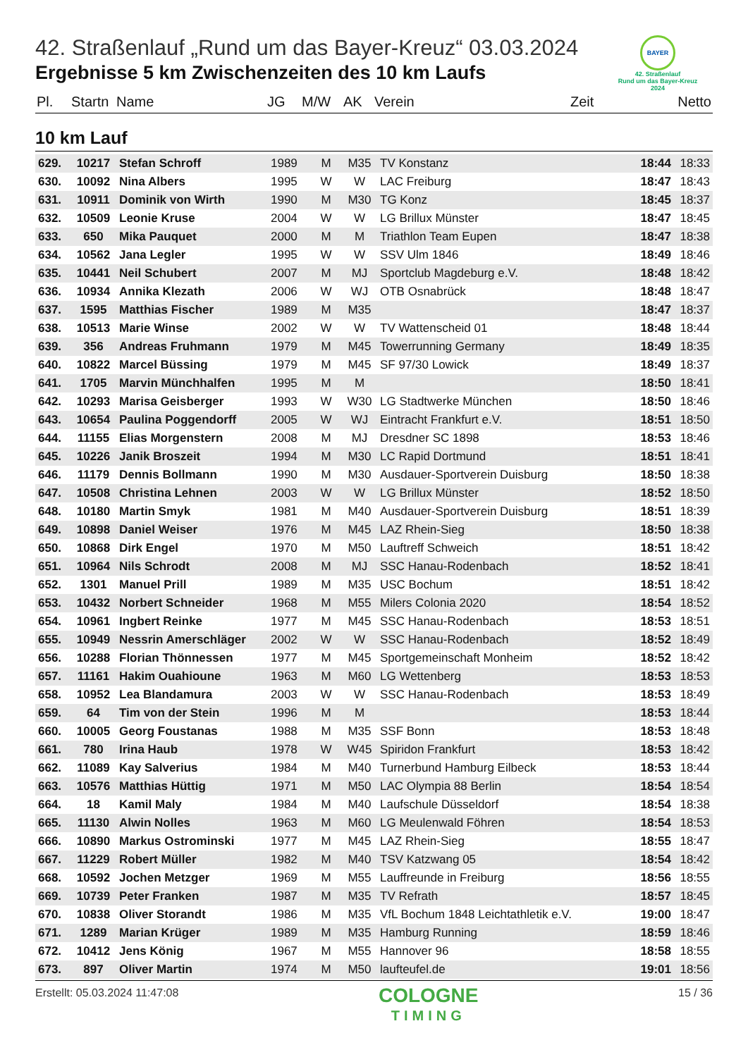BAYER
42. Straßenlauf
Rund um das Bayer-Kreuz
2024
42. Straßenlauf „Rund um das Bayer-Kreuz“ 03.03.2024
Ergebnisse 5 km Zwischenzeiten des 10 km Laufs
| Pl. | Startn | Name | JG | M/W | AK | Verein | Zeit | Netto |
| --- | --- | --- | --- | --- | --- | --- | --- | --- |
10 km Lauf
| 629. | 10217 | Stefan Schroff | 1989 | M | M35 | TV Konstanz | 18:44 | 18:33 |
| 630. | 10092 | Nina Albers | 1995 | W | W | LAC Freiburg | 18:47 | 18:43 |
| 631. | 10911 | Dominik von Wirth | 1990 | M | M30 | TG Konz | 18:45 | 18:37 |
| 632. | 10509 | Leonie Kruse | 2004 | W | W | LG Brillux Münster | 18:47 | 18:45 |
| 633. | 650 | Mika Pauquet | 2000 | M | M | Triathlon Team Eupen | 18:47 | 18:38 |
| 634. | 10562 | Jana Legler | 1995 | W | W | SSV Ulm 1846 | 18:49 | 18:46 |
| 635. | 10441 | Neil Schubert | 2007 | M | MJ | Sportclub Magdeburg e.V. | 18:48 | 18:42 |
| 636. | 10934 | Annika Klezath | 2006 | W | WJ | OTB Osnabrück | 18:48 | 18:47 |
| 637. | 1595 | Matthias Fischer | 1989 | M | M35 | | 18:47 | 18:37 |
| 638. | 10513 | Marie Winse | 2002 | W | W | TV Wattenscheid 01 | 18:48 | 18:44 |
| 639. | 356 | Andreas Fruhmann | 1979 | M | M45 | Towerrunning Germany | 18:49 | 18:35 |
| 640. | 10822 | Marcel Büssing | 1979 | M | M45 | SF 97/30 Lowick | 18:49 | 18:37 |
| 641. | 1705 | Marvin Münchhalfen | 1995 | M | M | | 18:50 | 18:41 |
| 642. | 10293 | Marisa Geisberger | 1993 | W | W30 | LG Stadtwerke München | 18:50 | 18:46 |
| 643. | 10654 | Paulina Poggendorff | 2005 | W | WJ | Eintracht Frankfurt e.V. | 18:51 | 18:50 |
| 644. | 11155 | Elias Morgenstern | 2008 | M | MJ | Dresdner SC 1898 | 18:53 | 18:46 |
| 645. | 10226 | Janik Broszeit | 1994 | M | M30 | LC Rapid Dortmund | 18:51 | 18:41 |
| 646. | 11179 | Dennis Bollmann | 1990 | M | M30 | Ausdauer-Sportverein Duisburg | 18:50 | 18:38 |
| 647. | 10508 | Christina Lehnen | 2003 | W | W | LG Brillux Münster | 18:52 | 18:50 |
| 648. | 10180 | Martin Smyk | 1981 | M | M40 | Ausdauer-Sportverein Duisburg | 18:51 | 18:39 |
| 649. | 10898 | Daniel Weiser | 1976 | M | M45 | LAZ Rhein-Sieg | 18:50 | 18:38 |
| 650. | 10868 | Dirk Engel | 1970 | M | M50 | Lauftreff Schweich | 18:51 | 18:42 |
| 651. | 10964 | Nils Schrodt | 2008 | M | MJ | SSC Hanau-Rodenbach | 18:52 | 18:41 |
| 652. | 1301 | Manuel Prill | 1989 | M | M35 | USC Bochum | 18:51 | 18:42 |
| 653. | 10432 | Norbert Schneider | 1968 | M | M55 | Milers Colonia 2020 | 18:54 | 18:52 |
| 654. | 10961 | Ingbert Reinke | 1977 | M | M45 | SSC Hanau-Rodenbach | 18:53 | 18:51 |
| 655. | 10949 | Nessrin Amerschläger | 2002 | W | W | SSC Hanau-Rodenbach | 18:52 | 18:49 |
| 656. | 10288 | Florian Thönnessen | 1977 | M | M45 | Sportgemeinschaft Monheim | 18:52 | 18:42 |
| 657. | 11161 | Hakim Ouahioune | 1963 | M | M60 | LG Wettenberg | 18:53 | 18:53 |
| 658. | 10952 | Lea Blandamura | 2003 | W | W | SSC Hanau-Rodenbach | 18:53 | 18:49 |
| 659. | 64 | Tim von der Stein | 1996 | M | M | | 18:53 | 18:44 |
| 660. | 10005 | Georg Foustanas | 1988 | M | M35 | SSF Bonn | 18:53 | 18:48 |
| 661. | 780 | Irina Haub | 1978 | W | W45 | Spiridon Frankfurt | 18:53 | 18:42 |
| 662. | 11089 | Kay Salverius | 1984 | M | M40 | Turnerbund Hamburg Eilbeck | 18:53 | 18:44 |
| 663. | 10576 | Matthias Hüttig | 1971 | M | M50 | LAC Olympia 88 Berlin | 18:54 | 18:54 |
| 664. | 18 | Kamil Maly | 1984 | M | M40 | Laufschule Düsseldorf | 18:54 | 18:38 |
| 665. | 11130 | Alwin Nolles | 1963 | M | M60 | LG Meulenwald Föhren | 18:54 | 18:53 |
| 666. | 10890 | Markus Ostrominski | 1977 | M | M45 | LAZ Rhein-Sieg | 18:55 | 18:47 |
| 667. | 11229 | Robert Müller | 1982 | M | M40 | TSV Katzwang 05 | 18:54 | 18:42 |
| 668. | 10592 | Jochen Metzger | 1969 | M | M55 | Lauffreunde in Freiburg | 18:56 | 18:55 |
| 669. | 10739 | Peter Franken | 1987 | M | M35 | TV Refrath | 18:57 | 18:45 |
| 670. | 10838 | Oliver Storandt | 1986 | M | M35 | VfL Bochum 1848 Leichtathletik e.V. | 19:00 | 18:47 |
| 671. | 1289 | Marian Krüger | 1989 | M | M35 | Hamburg Running | 18:59 | 18:46 |
| 672. | 10412 | Jens König | 1967 | M | M55 | Hannover 96 | 18:58 | 18:55 |
| 673. | 897 | Oliver Martin | 1974 | M | M50 | laufteufel.de | 19:01 | 18:56 |
Erstellt: 05.03.2024 11:47:08
COLOGNE
TIMING
15 / 36